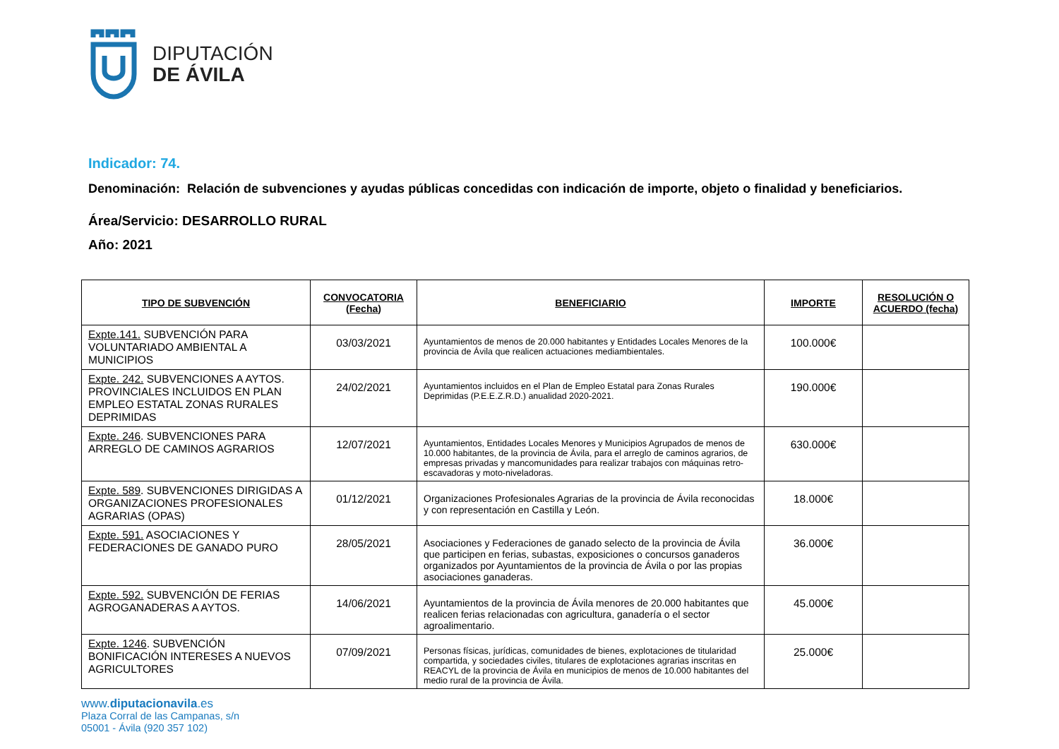DIPUTACIÓN
DE ÁVILA
Indicador: 74.
Denominación: Relación de subvenciones y ayudas públicas concedidas con indicación de importe, objeto o finalidad y beneficiarios.
Área/Servicio: DESARROLLO RURAL
Año: 2021
| TIPO DE SUBVENCIÓN | CONVOCATORIA (Fecha) | BENEFICIARIO | IMPORTE | RESOLUCIÓN O ACUERDO (fecha) |
| --- | --- | --- | --- | --- |
| Expte.141. SUBVENCIÓN PARA VOLUNTARIADO AMBIENTAL A MUNICIPIOS | 03/03/2021 | Ayuntamientos de menos de 20.000 habitantes y Entidades Locales Menores de la provincia de Ávila que realicen actuaciones mediambientales. | 100.000€ | |
| Expte. 242. SUBVENCIONES A AYTOS. PROVINCIALES INCLUIDOS EN PLAN EMPLEO ESTATAL ZONAS RURALES DEPRIMIDAS | 24/02/2021 | Ayuntamientos incluidos en el Plan de Empleo Estatal para Zonas Rurales Deprimidas (P.E.E.Z.R.D.) anualidad 2020-2021. | 190.000€ | |
| Expte. 246 . SUBVENCIONES PARA ARREGLO DE CAMINOS AGRARIOS | 12/07/2021 | Ayuntamientos, Entidades Locales Menores y Municipios Agrupados de menos de 10.000 habitantes, de la provincia de Ávila, para el arreglo de caminos agrarios, de empresas privadas y mancomunidades para realizar trabajos con máquinas retro-escavadoras y moto-niveladoras. | 630.000€ | |
| Expte. 589 . SUBVENCIONES DIRIGIDAS A ORGANIZACIONES PROFESIONALES AGRARIAS (OPAS) | 01/12/2021 | Organizaciones Profesionales Agrarias de la provincia de Ávila reconocidas y con representación en Castilla y León. | 18.000€ | |
| Expte. 591. ASOCIACIONES Y FEDERACIONES DE GANADO PURO | 28/05/2021 | Asociaciones y Federaciones de ganado selecto de la provincia de Ávila que participen en ferias, subastas, exposiciones o concursos ganaderos organizados por Ayuntamientos de la provincia de Ávila o por las propias asociaciones ganaderas. | 36.000€ | |
| Expte. 592. SUBVENCIÓN DE FERIAS AGROGANADERAS A AYTOS. | 14/06/2021 | Ayuntamientos de la provincia de Ávila menores de 20.000 habitantes que realicen ferias relacionadas con agricultura, ganadería o el sector agroalimentario. | 45.000€ | |
| Expte. 1246 . SUBVENCIÓN BONIFICACIÓN INTERESES A NUEVOS AGRICULTORES | 07/09/2021 | Personas físicas, jurídicas, comunidades de bienes, explotaciones de titularidad compartida, y sociedades civiles, titulares de explotaciones agrarias inscritas en REACYL de la provincia de Ávila en municipios de menos de 10.000 habitantes del medio rural de la provincia de Ávila. | 25.000€ | |
www.diputacionavila.es
Plaza Corral de las Campanas, s/n
05001 - Ávila (920 357 102)